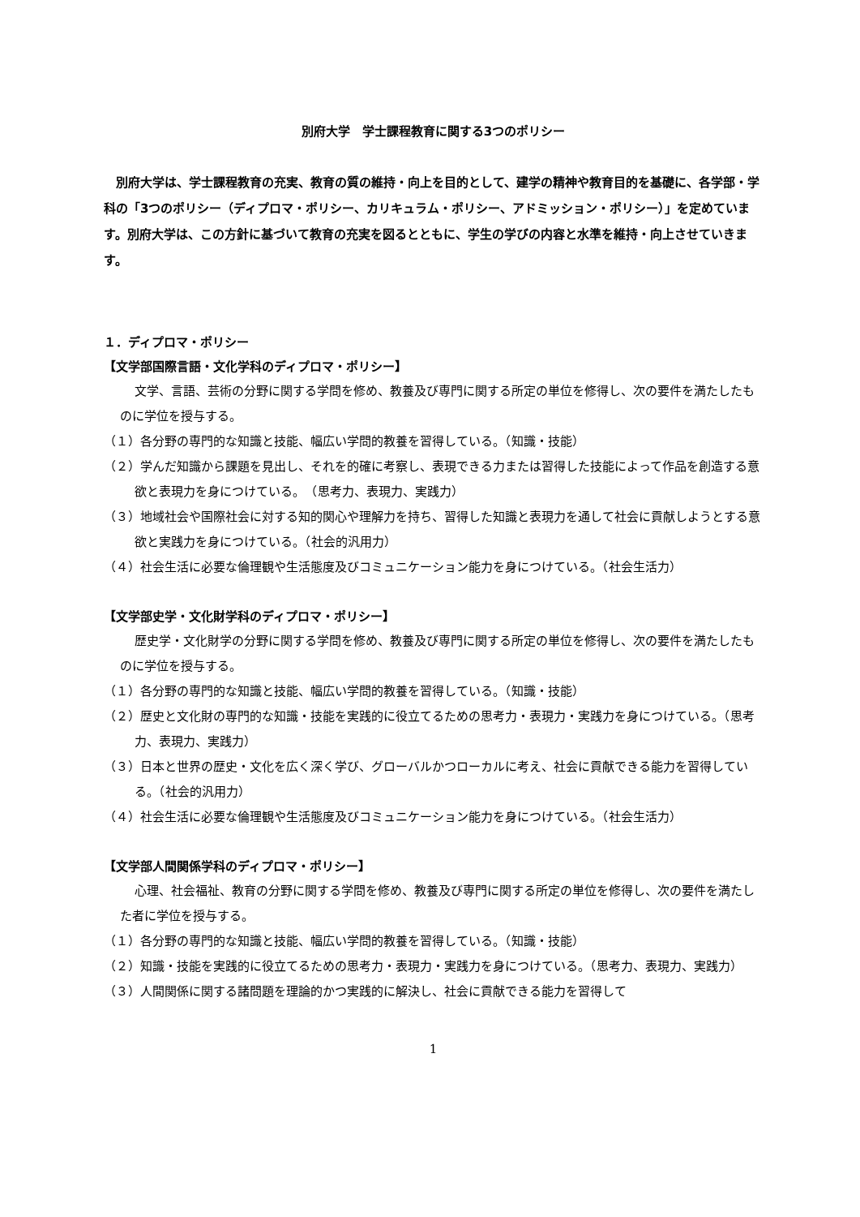別府大学　学士課程教育に関する3つのポリシー
別府大学は、学士課程教育の充実、教育の質の維持・向上を目的として、建学の精神や教育目的を基礎に、各学部・学科の「3つのポリシー（ディプロマ・ポリシー、カリキュラム・ポリシー、アドミッション・ポリシー）」を定めています。別府大学は、この方針に基づいて教育の充実を図るとともに、学生の学びの内容と水準を維持・向上させていきます。
１．ディプロマ・ポリシー
【文学部国際言語・文化学科のディプロマ・ポリシー】
文学、言語、芸術の分野に関する学問を修め、教養及び専門に関する所定の単位を修得し、次の要件を満たしたものに学位を授与する。
（１）各分野の専門的な知識と技能、幅広い学問的教養を習得している。（知識・技能）
（２）学んだ知識から課題を見出し、それを的確に考察し、表現できる力または習得した技能によって作品を創造する意欲と表現力を身につけている。　（思考力、表現力、実践力）
（３）地域社会や国際社会に対する知的関心や理解力を持ち、習得した知識と表現力を通して社会に貢献しようとする意欲と実践力を身につけている。（社会的汎用力）
（４）社会生活に必要な倫理観や生活態度及びコミュニケーション能力を身につけている。（社会生活力）
【文学部史学・文化財学科のディプロマ・ポリシー】
歴史学・文化財学の分野に関する学問を修め、教養及び専門に関する所定の単位を修得し、次の要件を満たしたものに学位を授与する。
（１）各分野の専門的な知識と技能、幅広い学問的教養を習得している。（知識・技能）
（２）歴史と文化財の専門的な知識・技能を実践的に役立てるための思考力・表現力・実践力を身につけている。（思考力、表現力、実践力）
（３）日本と世界の歴史・文化を広く深く学び、グローバルかつローカルに考え、社会に貢献できる能力を習得している。（社会的汎用力）
（４）社会生活に必要な倫理観や生活態度及びコミュニケーション能力を身につけている。（社会生活力）
【文学部人間関係学科のディプロマ・ポリシー】
心理、社会福祉、教育の分野に関する学問を修め、教養及び専門に関する所定の単位を修得し、次の要件を満たした者に学位を授与する。
（１）各分野の専門的な知識と技能、幅広い学問的教養を習得している。（知識・技能）
（２）知識・技能を実践的に役立てるための思考力・表現力・実践力を身につけている。（思考力、表現力、実践力）
（３）人間関係に関する諸問題を理論的かつ実践的に解決し、社会に貢献できる能力を習得して
1